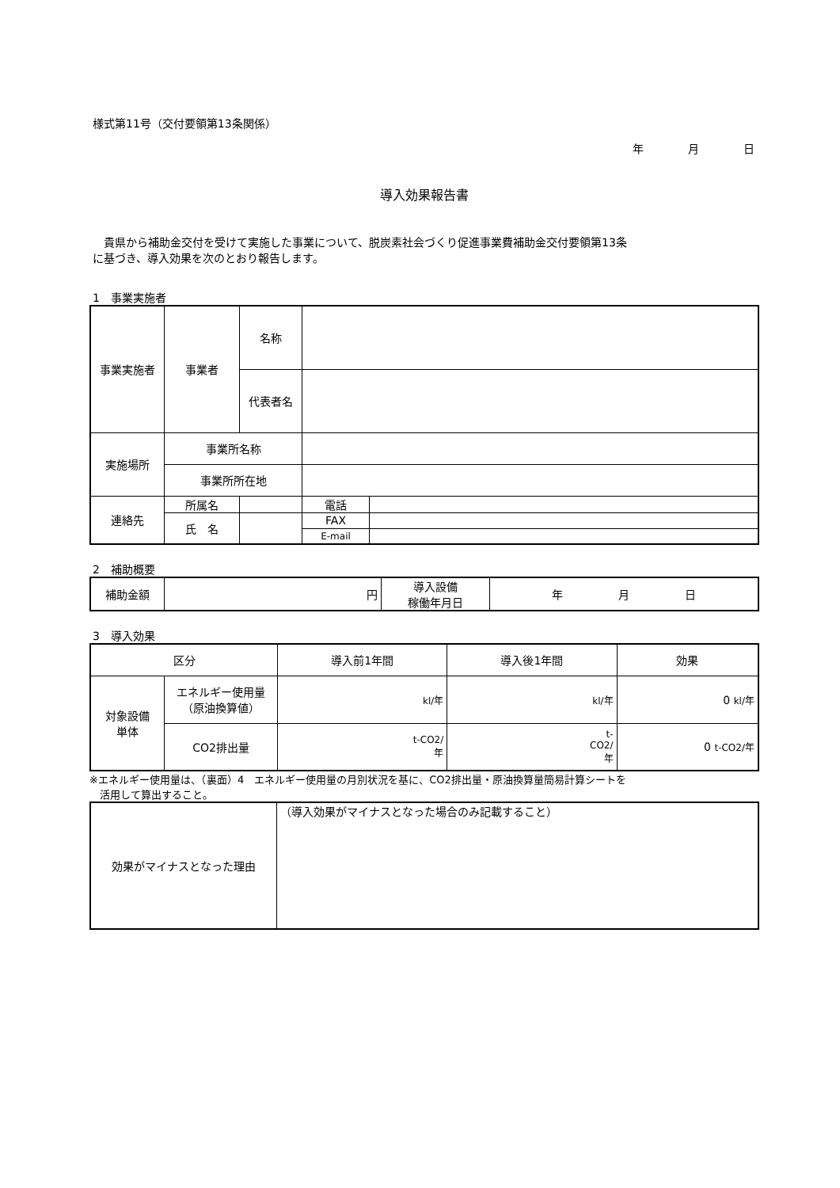様式第11号（交付要領第13条関係）
年　　　　月　　　　日
導入効果報告書
　貴県から補助金交付を受けて実施した事業について、脱炭素社会づくり促進事業費補助金交付要領第13条
に基づき、導入効果を次のとおり報告します。
1　事業実施者
| 事業実施者 | 事業者 | 名称 | | | |
| | | 代表者名 | | | |
| 実施場所 | 事業所名称 | | | | |
| | 事業所所在地 | | | | |
| 連絡先 | 所属名 | | | 電話 | |
| | 氏 名 | | | FAX | |
| | | | | E-mail | |
2　補助概要
| 補助金額 | 円 | 導入設備 稼働年月日 | 年 月 日 |
3　導入効果
| 区分 | | 導入前1年間 | 導入後1年間 | 効果 |
| 対象設備 単体 | エネルギー使用量 （原油換算値） | kl/年 | kl/年 | 0 kl/年 |
| | CO2排出量 | t-CO2/ 年 | t- CO2/ 年 | 0 t-CO2/年 |
※エネルギー使用量は、（裏面）4　エネルギー使用量の月別状況を基に、CO2排出量・原油換算量簡易計算シートを
　活用して算出すること。
| 効果がマイナスとなった理由 | （導入効果がマイナスとなった場合のみ記載すること） |